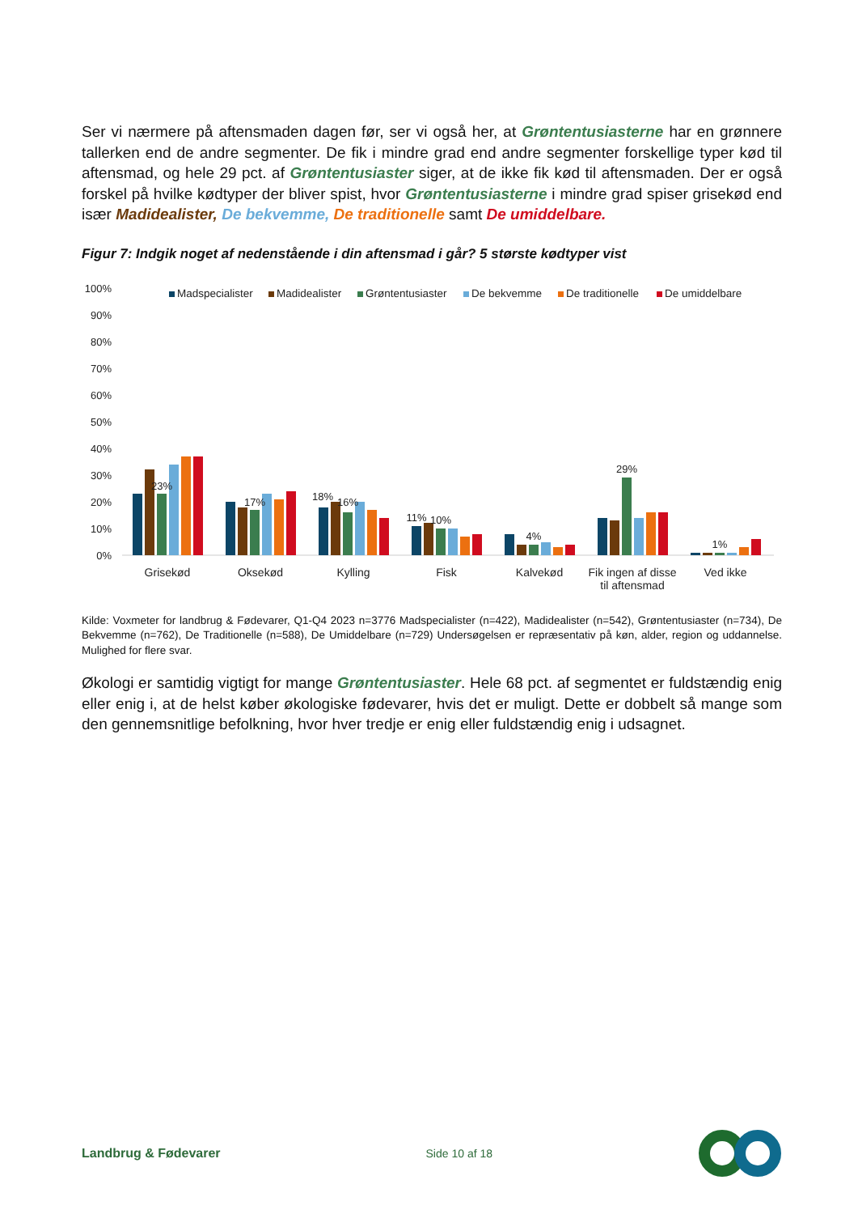Ser vi nærmere på aftensmaden dagen før, ser vi også her, at Grøntentusiasterne har en grønnere tallerken end de andre segmenter. De fik i mindre grad end andre segmenter forskellige typer kød til aftensmad, og hele 29 pct. af Grøntentusiaster siger, at de ikke fik kød til aftensmaden. Der er også forskel på hvilke kødtyper der bliver spist, hvor Grøntentusiasterne i mindre grad spiser grisekød end især Madidealister, De bekvemme, De traditionelle samt De umiddelbare.
Figur 7: Indgik noget af nedenstående i din aftensmad i går? 5 største kødtyper vist
100%
90%
80%
70%
60%
50%
40%
30%
20%
10%
0%
Madspecialister
Madidealister
Grøntentusiaster
De bekvemme
De traditionelle
De umiddelbare
23%
17%
18%
16%
11%
10%
4%
29%
1%
Grisekød
Oksekød
Kylling
Fisk
Kalvekød
Fik ingen af disse
til aftensmad
Ved ikke
Kilde: Voxmeter for landbrug & Fødevarer, Q1-Q4 2023 n=3776 Madspecialister (n=422), Madidealister (n=542), Grøntentusiaster (n=734), De Bekvemme (n=762), De Traditionelle (n=588), De Umiddelbare (n=729) Undersøgelsen er repræsentativ på køn, alder, region og uddannelse. Mulighed for flere svar.
Økologi er samtidig vigtigt for mange Grøntentusiaster. Hele 68 pct. af segmentet er fuldstændig enig eller enig i, at de helst køber økologiske fødevarer, hvis det er muligt. Dette er dobbelt så mange som den gennemsnitlige befolkning, hvor hver tredje er enig eller fuldstændig enig i udsagnet.
Landbrug & Fødevarer Side 10 af 18